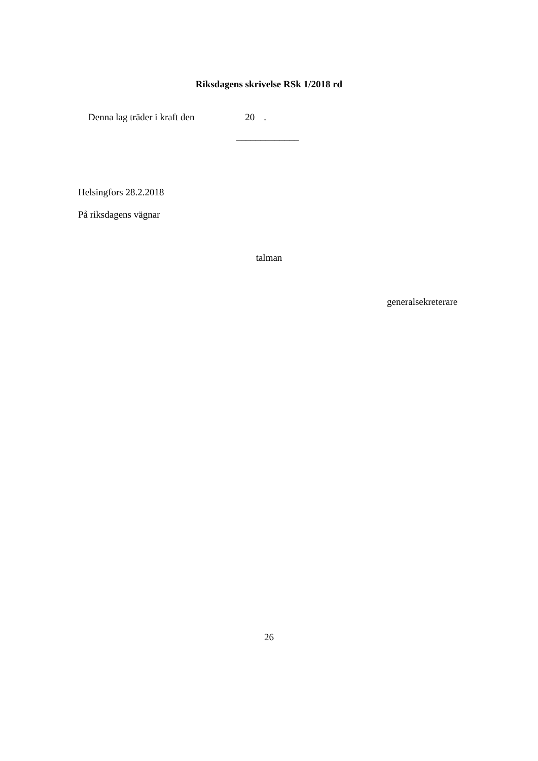Riksdagens skrivelse RSk 1/2018 rd
Denna lag träder i kraft den 20.
_____________
Helsingfors 28.2.2018
På riksdagens vägnar
talman
generalsekreterare
26